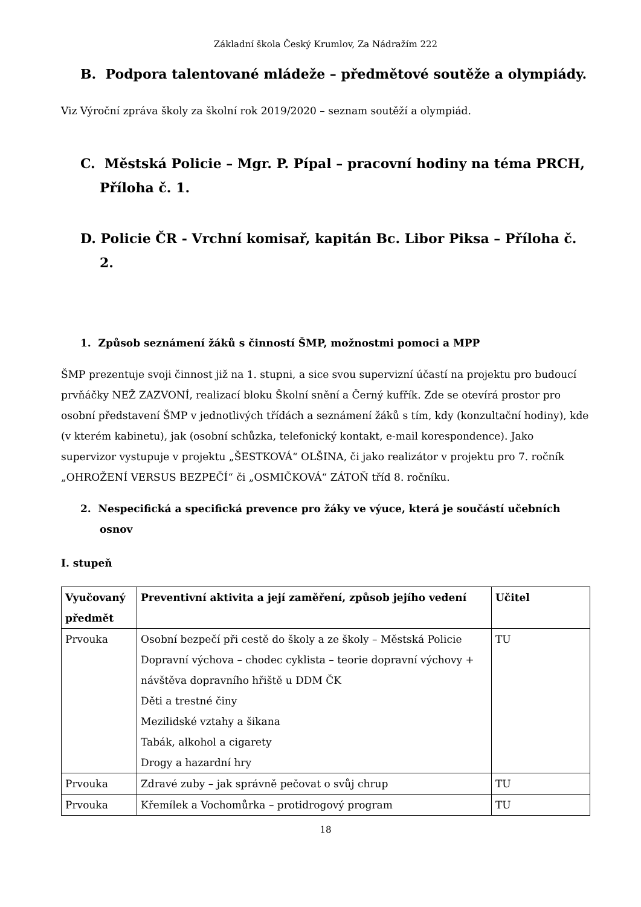Základní škola Český Krumlov, Za Nádražím 222
B. Podpora talentované mládeže – předmětové soutěže a olympiády.
Viz Výroční zpráva školy za školní rok 2019/2020 – seznam soutěží a olympiád.
C. Městská Policie – Mgr. P. Pípal – pracovní hodiny na téma PRCH, Příloha č. 1.
D. Policie ČR - Vrchní komisař, kapitán Bc. Libor Piksa – Příloha č. 2.
1. Způsob seznámení žáků s činností ŠMP, možnostmi pomoci a MPP
ŠMP prezentuje svoji činnost již na 1. stupni, a sice svou supervizní účastí na projektu pro budoucí prvňáčky NEŽ ZAZVONÍ, realizací bloku Školní snění a Černý kufřík. Zde se otevírá prostor pro osobní představení ŠMP v jednotlivých třídách a seznámení žáků s tím, kdy (konzultační hodiny), kde (v kterém kabinetu), jak (osobní schůzka, telefonický kontakt, e-mail korespondence). Jako supervizor vystupuje v projektu „ŠESTKOVÁ“ OLŠINA, či jako realizátor v projektu pro 7. ročník „OHROŽENÍ VERSUS BEZPEČÍ“ či „OSMIČKOVÁ“ ZÁTOŇ tříd 8. ročníku.
2. Nespecifická a specifická prevence pro žáky ve výuce, která je součástí učebních osnov
I. stupeň
| Vyučovaný předmět | Preventivní aktivita a její zaměření, způsob jejího vedení | Učitel |
| --- | --- | --- |
| Prvouka | Osobní bezpečí při cestě do školy a ze školy – Městská Policie Dopravní výchova – chodec cyklista – teorie dopravní výchovy + návštěva dopravního hřiště u DDM ČK Děti a trestné činy Mezilidské vztahy a šikana Tabák, alkohol a cigarety Drogy a hazardní hry | TU |
| Prvouka | Zdravé zuby – jak správně pečovat o svůj chrup | TU |
| Prvouka | Křemílek a Vochomůrka – protidrogový program | TU |
18